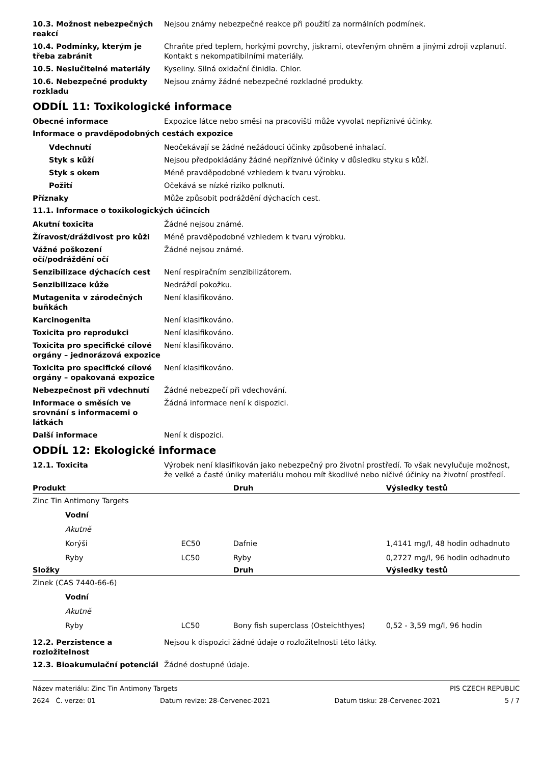10.3. Možnost nebezpečných reakcí
Nejsou známy nebezpečné reakce při použití za normálních podmínek.
10.4. Podmínky, kterým je třeba zabránit
Chraňte před teplem, horkými povrchy, jiskrami, otevřeným ohněm a jinými zdroji vzplanutí. Kontakt s nekompatibilními materiály.
10.5. Neslučitelné materiály Kyseliny. Silná oxidační činidla. Chlor.
10.6. Nebezpečné produkty rozkladu
Nejsou známy žádné nebezpečné rozkladné produkty.
ODDÍL 11: Toxikologické informace
Obecné informace Expozice látce nebo směsi na pracovišti může vyvolat nepříznivé účinky.
Informace o pravděpodobných cestách expozice
Vdechnutí Neočekávají se žádné nežádoucí účinky způsobené inhalací.
Styk s kůží Nejsou předpokládány žádné nepříznivé účinky v důsledku styku s kůží.
Styk s okem Méně pravděpodobné vzhledem k tvaru výrobku.
Požití Očekává se nízké riziko polknutí.
Příznaky Může způsobit podráždění dýchacích cest.
11.1. Informace o toxikologických účincích
Akutní toxicita Žádné nejsou známé.
Žíravost/dráždivost pro kůži Méně pravděpodobné vzhledem k tvaru výrobku.
Vážné poškození očí/podráždění očí
Žádné nejsou známé.
Senzibilizace dýchacích cest Není respiračním senzibilizátorem.
Senzibilizace kůže Nedráždí pokožku.
Mutagenita v zárodečných buňkách
Není klasifikováno.
Karcinogenita Není klasifikováno.
Toxicita pro reprodukci Není klasifikováno.
Toxicita pro specifické cílové orgány – jednorázová expozice
Není klasifikováno.
Toxicita pro specifické cílové orgány – opakovaná expozice
Není klasifikováno.
Nebezpečnost při vdechnutí Žádné nebezpečí při vdechování.
Informace o směsích ve srovnání s informacemi o látkách
Žádná informace není k dispozici.
Další informace Není k dispozici.
ODDÍL 12: Ekologické informace
12.1. Toxicita Výrobek není klasifikován jako nebezpečný pro životní prostředí. To však nevylučuje možnost, že velké a časté úniky materiálu mohou mít škodlivé nebo ničivé účinky na životní prostředí.
| Produkt | | Druh | Výsledky testů |
| --- | --- | --- | --- |
| Zinc Tin Antimony Targets | | | |
| Vodní | | | |
| Akutně | | | |
| Korýši | EC50 | Dafnie | 1,4141 mg/l, 48 hodin odhadnuto |
| Ryby | LC50 | Ryby | 0,2727 mg/l, 96 hodin odhadnuto |
| Složky | | Druh | Výsledky testů |
| Zinek (CAS 7440-66-6) | | | |
| Vodní | | | |
| Akutně | | | |
| Ryby | LC50 | Bony fish superclass (Osteichthyes) | 0,52 - 3,59 mg/l, 96 hodin |
12.2. Perzistence a rozložitelnost
Nejsou k dispozici žádné údaje o rozložitelnosti této látky.
12.3. Bioakumulační potenciál Žádné dostupné údaje.
Název materiálu: Zinc Tin Antimony Targets PIS CZECH REPUBLIC
2624 Č. verze: 01 Datum revize: 28-Červenec-2021 Datum tisku: 28-Červenec-2021 5 / 7